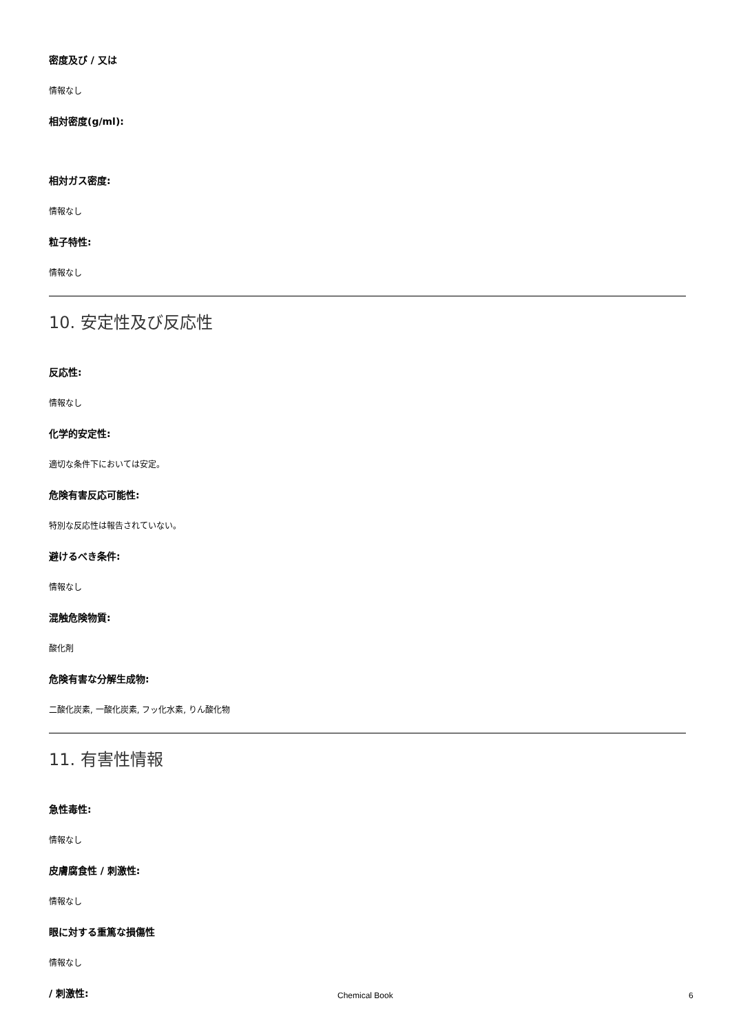密度及び / 又は
情報なし
相対密度(g/ml):
相対ガス密度:
情報なし
粒子特性:
情報なし
10. 安定性及び反応性
反応性:
情報なし
化学的安定性:
適切な条件下においては安定。
危険有害反応可能性:
特別な反応性は報告されていない。
避けるべき条件:
情報なし
混触危険物質:
酸化剤
危険有害な分解生成物:
二酸化炭素, 一酸化炭素, フッ化水素, りん酸化物
11. 有害性情報
急性毒性:
情報なし
皮膚腐食性 / 刺激性:
情報なし
眼に対する重篤な損傷性
情報なし
/ 刺激性:
Chemical Book 6